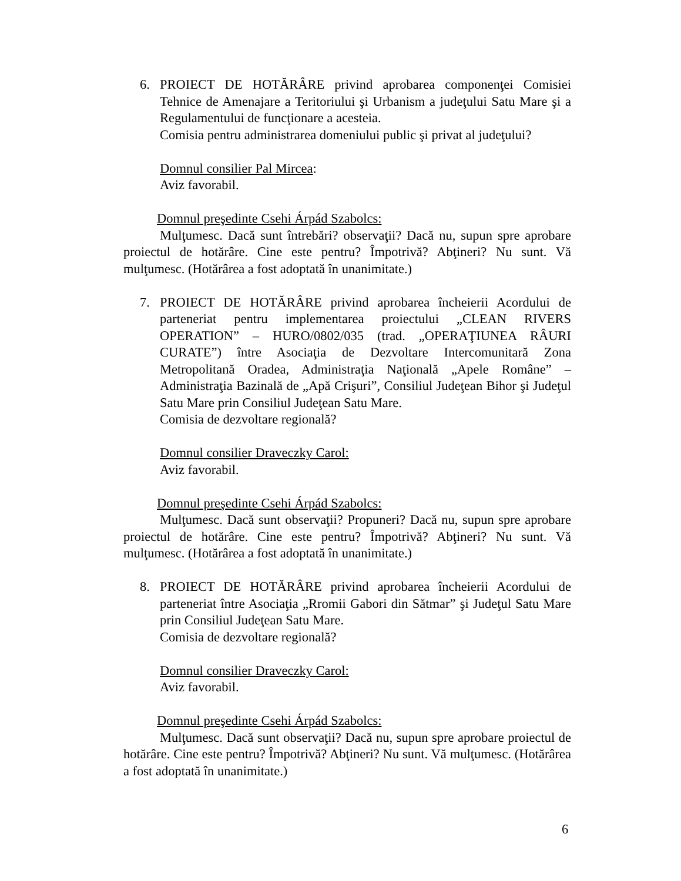6. PROIECT DE HOTĂRÂRE privind aprobarea componenţei Comisiei Tehnice de Amenajare a Teritoriului şi Urbanism a judeţului Satu Mare şi a Regulamentului de funcţionare a acesteia.
Comisia pentru administrarea domeniului public şi privat al judeţului?
Domnul consilier Pal Mircea:
Aviz favorabil.
Domnul preşedinte Csehi Árpád Szabolcs:
Mulţumesc. Dacă sunt întrebări? observaţii? Dacă nu, supun spre aprobare proiectul de hotărâre. Cine este pentru? Împotrivă? Abţineri? Nu sunt. Vă mulţumesc. (Hotărârea a fost adoptată în unanimitate.)
7. PROIECT DE HOTĂRÂRE privind aprobarea încheierii Acordului de parteneriat pentru implementarea proiectului „CLEAN RIVERS OPERATION” – HURO/0802/035 (trad. „OPERAŢIUNEA RÂURI CURATE”) între Asociaţia de Dezvoltare Intercomunitară Zona Metropolitană Oradea, Administraţia Naţională „Apele Române” – Administraţia Bazinală de „Apă Crişuri”, Consiliul Judeţean Bihor şi Judeţul Satu Mare prin Consiliul Judeţean Satu Mare.
Comisia de dezvoltare regională?
Domnul consilier Draveczky Carol:
Aviz favorabil.
Domnul preşedinte Csehi Árpád Szabolcs:
Mulţumesc. Dacă sunt observaţii? Propuneri? Dacă nu, supun spre aprobare proiectul de hotărâre. Cine este pentru? Împotrivă? Abţineri? Nu sunt. Vă mulţumesc. (Hotărârea a fost adoptată în unanimitate.)
8. PROIECT DE HOTĂRÂRE privind aprobarea încheierii Acordului de parteneriat între Asociaţia „Rromii Gabori din Sătmar” şi Judeţul Satu Mare prin Consiliul Judeţean Satu Mare.
Comisia de dezvoltare regională?
Domnul consilier Draveczky Carol:
Aviz favorabil.
Domnul preşedinte Csehi Árpád Szabolcs:
Mulţumesc. Dacă sunt observaţii? Dacă nu, supun spre aprobare proiectul de hotărâre. Cine este pentru? Împotrivă? Abţineri? Nu sunt. Vă mulţumesc. (Hotărârea a fost adoptată în unanimitate.)
6